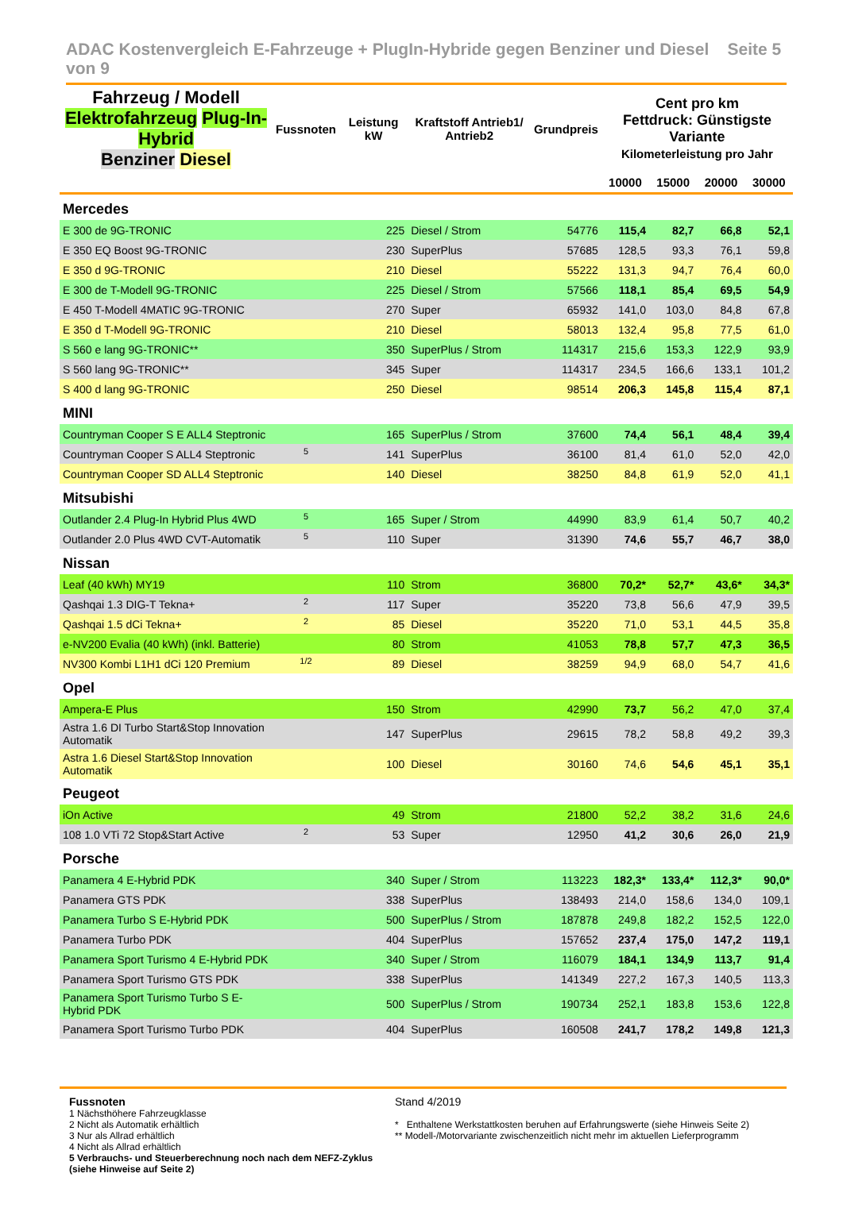ADAC Kostenvergleich E-Fahrzeuge + PlugIn-Hybride gegen Benziner und Diesel Seite 5 von 9
| Fahrzeug / Modell Elektrofahrzeug Plug-In-Hybrid Benziner Diesel | Fussnoten | Leistung kW | Kraftstoff Antrieb1/ Antrieb2 | Grundpreis | Cent pro km Fettdruck: Günstigste Variante Kilometerleistung pro Jahr | | | |
| --- | --- | --- | --- | --- | --- | --- | --- | --- |
| | | | | | 10000 | 15000 | 20000 | 30000 |
| Mercedes | | | | | | | | |
| E 300 de 9G-TRONIC | | 225 | Diesel / Strom | 54776 | 115,4 | 82,7 | 66,8 | 52,1 |
| E 350 EQ Boost 9G-TRONIC | | 230 | SuperPlus | 57685 | 128,5 | 93,3 | 76,1 | 59,8 |
| E 350 d 9G-TRONIC | | 210 | Diesel | 55222 | 131,3 | 94,7 | 76,4 | 60,0 |
| E 300 de T-Modell 9G-TRONIC | | 225 | Diesel / Strom | 57566 | 118,1 | 85,4 | 69,5 | 54,9 |
| E 450 T-Modell 4MATIC 9G-TRONIC | | 270 | Super | 65932 | 141,0 | 103,0 | 84,8 | 67,8 |
| E 350 d T-Modell 9G-TRONIC | | 210 | Diesel | 58013 | 132,4 | 95,8 | 77,5 | 61,0 |
| S 560 e lang 9G-TRONIC** | | 350 | SuperPlus / Strom | 114317 | 215,6 | 153,3 | 122,9 | 93,9 |
| S 560 lang 9G-TRONIC** | | 345 | Super | 114317 | 234,5 | 166,6 | 133,1 | 101,2 |
| S 400 d lang 9G-TRONIC | | 250 | Diesel | 98514 | 206,3 | 145,8 | 115,4 | 87,1 |
| MINI | | | | | | | | |
| Countryman Cooper S E ALL4 Steptronic | | 165 | SuperPlus / Strom | 37600 | 74,4 | 56,1 | 48,4 | 39,4 |
| Countryman Cooper S ALL4 Steptronic | 5 | 141 | SuperPlus | 36100 | 81,4 | 61,0 | 52,0 | 42,0 |
| Countryman Cooper SD ALL4 Steptronic | | 140 | Diesel | 38250 | 84,8 | 61,9 | 52,0 | 41,1 |
| Mitsubishi | | | | | | | | |
| Outlander 2.4 Plug-In Hybrid Plus 4WD | 5 | 165 | Super / Strom | 44990 | 83,9 | 61,4 | 50,7 | 40,2 |
| Outlander 2.0 Plus 4WD CVT-Automatik | 5 | 110 | Super | 31390 | 74,6 | 55,7 | 46,7 | 38,0 |
| Nissan | | | | | | | | |
| Leaf (40 kWh) MY19 | | 110 | Strom | 36800 | 70,2* | 52,7* | 43,6* | 34,3* |
| Qashqai 1.3 DIG-T Tekna+ | 2 | 117 | Super | 35220 | 73,8 | 56,6 | 47,9 | 39,5 |
| Qashqai 1.5 dCi Tekna+ | 2 | 85 | Diesel | 35220 | 71,0 | 53,1 | 44,5 | 35,8 |
| e-NV200 Evalia (40 kWh) (inkl. Batterie) | | 80 | Strom | 41053 | 78,8 | 57,7 | 47,3 | 36,5 |
| NV300 Kombi L1H1 dCi 120 Premium | 1/2 | 89 | Diesel | 38259 | 94,9 | 68,0 | 54,7 | 41,6 |
| Opel | | | | | | | | |
| Ampera-E Plus | | 150 | Strom | 42990 | 73,7 | 56,2 | 47,0 | 37,4 |
| Astra 1.6 DI Turbo Start&Stop Innovation Automatik | | 147 | SuperPlus | 29615 | 78,2 | 58,8 | 49,2 | 39,3 |
| Astra 1.6 Diesel Start&Stop Innovation Automatik | | 100 | Diesel | 30160 | 74,6 | 54,6 | 45,1 | 35,1 |
| Peugeot | | | | | | | | |
| iOn Active | | 49 | Strom | 21800 | 52,2 | 38,2 | 31,6 | 24,6 |
| 108 1.0 VTi 72 Stop&Start Active | 2 | 53 | Super | 12950 | 41,2 | 30,6 | 26,0 | 21,9 |
| Porsche | | | | | | | | |
| Panamera 4 E-Hybrid PDK | | 340 | Super / Strom | 113223 | 182,3* | 133,4* | 112,3* | 90,0* |
| Panamera GTS PDK | | 338 | SuperPlus | 138493 | 214,0 | 158,6 | 134,0 | 109,1 |
| Panamera Turbo S E-Hybrid PDK | | 500 | SuperPlus / Strom | 187878 | 249,8 | 182,2 | 152,5 | 122,0 |
| Panamera Turbo PDK | | 404 | SuperPlus | 157652 | 237,4 | 175,0 | 147,2 | 119,1 |
| Panamera Sport Turismo 4 E-Hybrid PDK | | 340 | Super / Strom | 116079 | 184,1 | 134,9 | 113,7 | 91,4 |
| Panamera Sport Turismo GTS PDK | | 338 | SuperPlus | 141349 | 227,2 | 167,3 | 140,5 | 113,3 |
| Panamera Sport Turismo Turbo S E-Hybrid PDK | | 500 | SuperPlus / Strom | 190734 | 252,1 | 183,8 | 153,6 | 122,8 |
| Panamera Sport Turismo Turbo PDK | | 404 | SuperPlus | 160508 | 241,7 | 178,2 | 149,8 | 121,3 |
Fussnoten
1 Nächsthöhere Fahrzeugklasse
2 Nicht als Automatik erhältlich
3 Nur als Allrad erhältlich
4 Nicht als Allrad erhältlich
5 Verbrauchs- und Steuerberechnung noch nach dem NEFZ-Zyklus (siehe Hinweise auf Seite 2)
Stand 4/2019
* Enthaltene Werkstattkosten beruhen auf Erfahrungswerte (siehe Hinweis Seite 2)
** Modell-/Motorvariante zwischenzeitlich nicht mehr im aktuellen Lieferprogramm